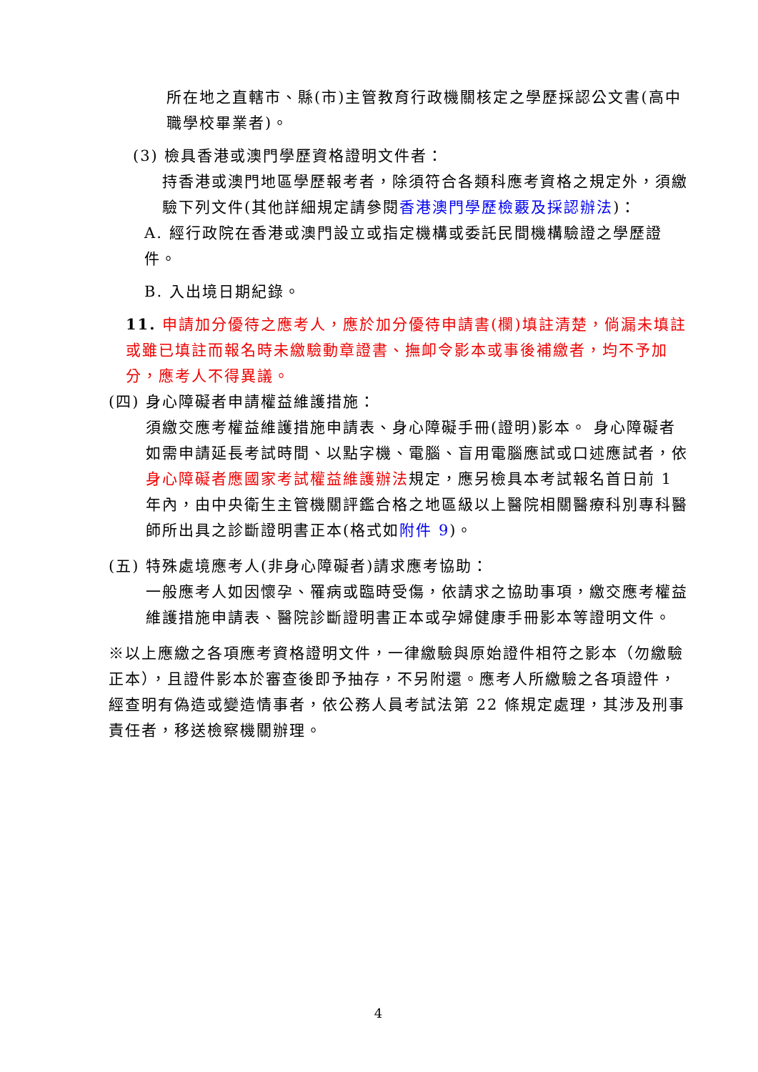所在地之直轄市、縣(市)主管教育行政機關核定之學歷採認公文書(高中職學校畢業者)。
(3) 檢具香港或澳門學歷資格證明文件者：
持香港或澳門地區學歷報考者，除須符合各類科應考資格之規定外，須繳驗下列文件(其他詳細規定請參閱香港澳門學歷檢覈及採認辦法)：
A. 經行政院在香港或澳門設立或指定機構或委託民間機構驗證之學歷證件。
B. 入出境日期紀錄。
11. 申請加分優待之應考人，應於加分優待申請書(欄)填註清楚，倘漏未填註或雖已填註而報名時未繳驗動章證書、撫卹令影本或事後補繳者，均不予加分，應考人不得異議。
(四) 身心障礙者申請權益維護措施：
須繳交應考權益維護措施申請表、身心障礙手冊(證明)影本。 身心障礙者如需申請延長考試時間、以點字機、電腦、盲用電腦應試或口述應試者，依身心障礙者應國家考試權益維護辦法規定，應另檢具本考試報名首日前 1 年內，由中央衛生主管機關評鑑合格之地區級以上醫院相關醫療科別專科醫師所出具之診斷證明書正本(格式如附件 9)。
(五) 特殊處境應考人(非身心障礙者)請求應考協助：
一般應考人如因懷孕、罹病或臨時受傷，依請求之協助事項，繳交應考權益維護措施申請表、醫院診斷證明書正本或孕婦健康手冊影本等證明文件。
※以上應繳之各項應考資格證明文件，一律繳驗與原始證件相符之影本（勿繳驗正本），且證件影本於審查後即予抽存，不另附還。應考人所繳驗之各項證件，經查明有偽造或變造情事者，依公務人員考試法第 22 條規定處理，其涉及刑事責任者，移送檢察機關辦理。
4